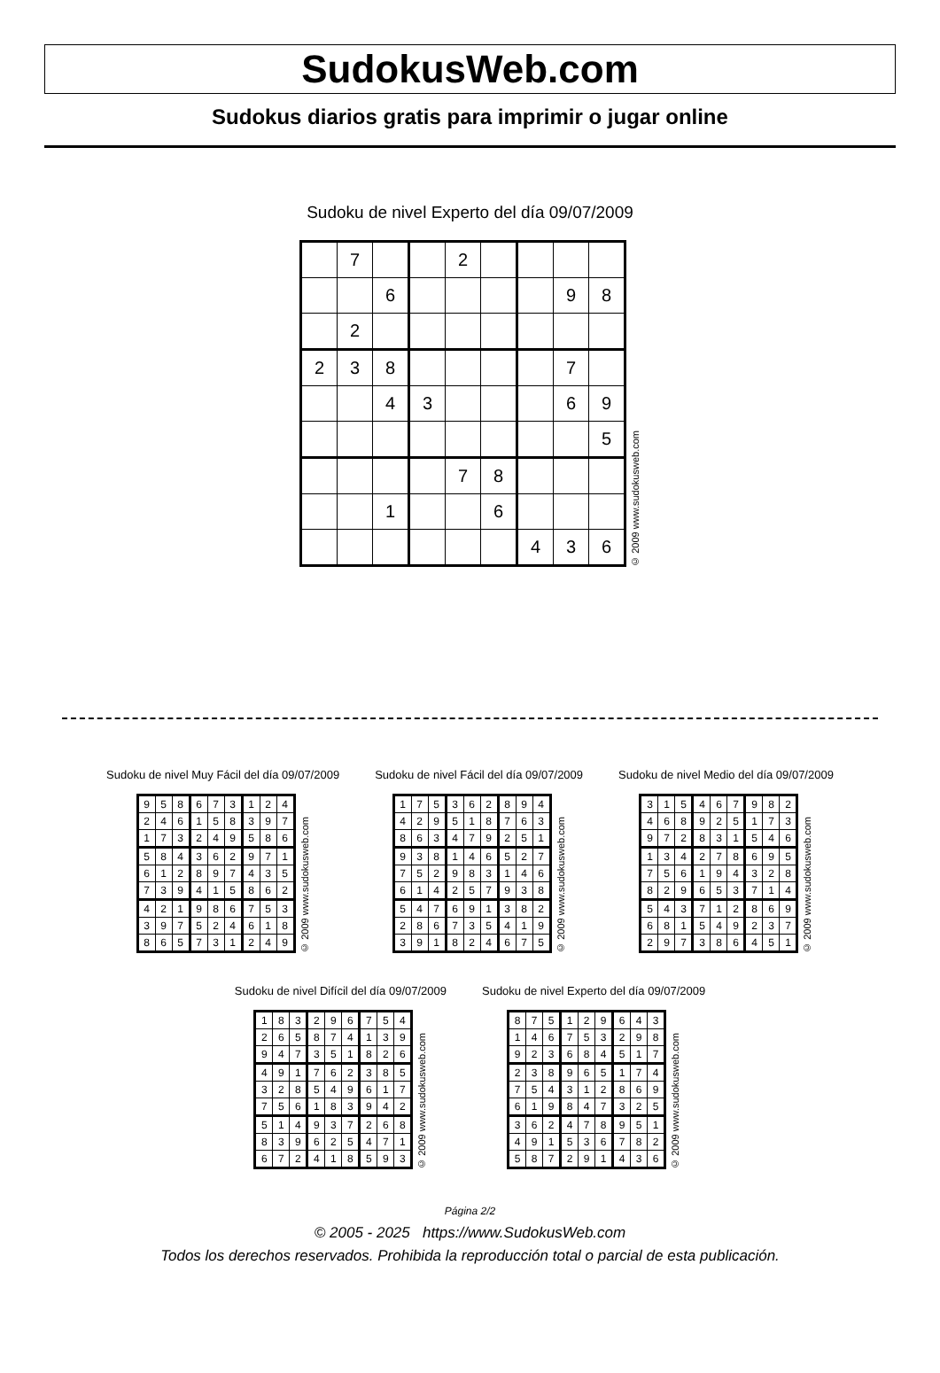SudokusWeb.com
Sudokus diarios gratis para imprimir o jugar online
Sudoku de nivel Experto del día 09/07/2009
| | 7 | | | 2 | | | | |
| | | 6 | | | | | 9 | 8 |
| | 2 | | | | | | | |
| 2 | 3 | 8 | | | | | 7 | |
| | | 4 | 3 | | | | 6 | 9 |
| | | | | | | | | 5 |
| | | | | 7 | 8 | | | |
| | | 1 | | | 6 | | | |
| | | | | | | 4 | 3 | 6 |
© 2009 www.sudokusweb.com
Sudoku de nivel Muy Fácil del día 09/07/2009
| 9 | 5 | 8 | 6 | 7 | 3 | 1 | 2 | 4 |
| 2 | 4 | 6 | 1 | 5 | 8 | 3 | 9 | 7 |
| 1 | 7 | 3 | 2 | 4 | 9 | 5 | 8 | 6 |
| 5 | 8 | 4 | 3 | 6 | 2 | 9 | 7 | 1 |
| 6 | 1 | 2 | 8 | 9 | 7 | 4 | 3 | 5 |
| 7 | 3 | 9 | 4 | 1 | 5 | 8 | 6 | 2 |
| 4 | 2 | 1 | 9 | 8 | 6 | 7 | 5 | 3 |
| 3 | 9 | 7 | 5 | 2 | 4 | 6 | 1 | 8 |
| 8 | 6 | 5 | 7 | 3 | 1 | 2 | 4 | 9 |
© 2009 www.sudokusweb.com
Sudoku de nivel Fácil del día 09/07/2009
| 1 | 7 | 5 | 3 | 6 | 2 | 8 | 9 | 4 |
| 4 | 2 | 9 | 5 | 1 | 8 | 7 | 6 | 3 |
| 8 | 6 | 3 | 4 | 7 | 9 | 2 | 5 | 1 |
| 9 | 3 | 8 | 1 | 4 | 6 | 5 | 2 | 7 |
| 7 | 5 | 2 | 9 | 8 | 3 | 1 | 4 | 6 |
| 6 | 1 | 4 | 2 | 5 | 7 | 9 | 3 | 8 |
| 5 | 4 | 7 | 6 | 9 | 1 | 3 | 8 | 2 |
| 2 | 8 | 6 | 7 | 3 | 5 | 4 | 1 | 9 |
| 3 | 9 | 1 | 8 | 2 | 4 | 6 | 7 | 5 |
© 2009 www.sudokusweb.com
Sudoku de nivel Medio del día 09/07/2009
| 3 | 1 | 5 | 4 | 6 | 7 | 9 | 8 | 2 |
| 4 | 6 | 8 | 9 | 2 | 5 | 1 | 7 | 3 |
| 9 | 7 | 2 | 8 | 3 | 1 | 5 | 4 | 6 |
| 1 | 3 | 4 | 2 | 7 | 8 | 6 | 9 | 5 |
| 7 | 5 | 6 | 1 | 9 | 4 | 3 | 2 | 8 |
| 8 | 2 | 9 | 6 | 5 | 3 | 7 | 1 | 4 |
| 5 | 4 | 3 | 7 | 1 | 2 | 8 | 6 | 9 |
| 6 | 8 | 1 | 5 | 4 | 9 | 2 | 3 | 7 |
| 2 | 9 | 7 | 3 | 8 | 6 | 4 | 5 | 1 |
© 2009 www.sudokusweb.com
Sudoku de nivel Difícil del día 09/07/2009
| 1 | 8 | 3 | 2 | 9 | 6 | 7 | 5 | 4 |
| 2 | 6 | 5 | 8 | 7 | 4 | 1 | 3 | 9 |
| 9 | 4 | 7 | 3 | 5 | 1 | 8 | 2 | 6 |
| 4 | 9 | 1 | 7 | 6 | 2 | 3 | 8 | 5 |
| 3 | 2 | 8 | 5 | 4 | 9 | 6 | 1 | 7 |
| 7 | 5 | 6 | 1 | 8 | 3 | 9 | 4 | 2 |
| 5 | 1 | 4 | 9 | 3 | 7 | 2 | 6 | 8 |
| 8 | 3 | 9 | 6 | 2 | 5 | 4 | 7 | 1 |
| 6 | 7 | 2 | 4 | 1 | 8 | 5 | 9 | 3 |
© 2009 www.sudokusweb.com
Sudoku de nivel Experto del día 09/07/2009
| 8 | 7 | 5 | 1 | 2 | 9 | 6 | 4 | 3 |
| 1 | 4 | 6 | 7 | 5 | 3 | 2 | 9 | 8 |
| 9 | 2 | 3 | 6 | 8 | 4 | 5 | 1 | 7 |
| 2 | 3 | 8 | 9 | 6 | 5 | 1 | 7 | 4 |
| 7 | 5 | 4 | 3 | 1 | 2 | 8 | 6 | 9 |
| 6 | 1 | 9 | 8 | 4 | 7 | 3 | 2 | 5 |
| 3 | 6 | 2 | 4 | 7 | 8 | 9 | 5 | 1 |
| 4 | 9 | 1 | 5 | 3 | 6 | 7 | 8 | 2 |
| 5 | 8 | 7 | 2 | 9 | 1 | 4 | 3 | 6 |
© 2009 www.sudokusweb.com
Página 2/2
© 2005 - 2025 https://www.SudokusWeb.com
Todos los derechos reservados. Prohibida la reproducción total o parcial de esta publicación.